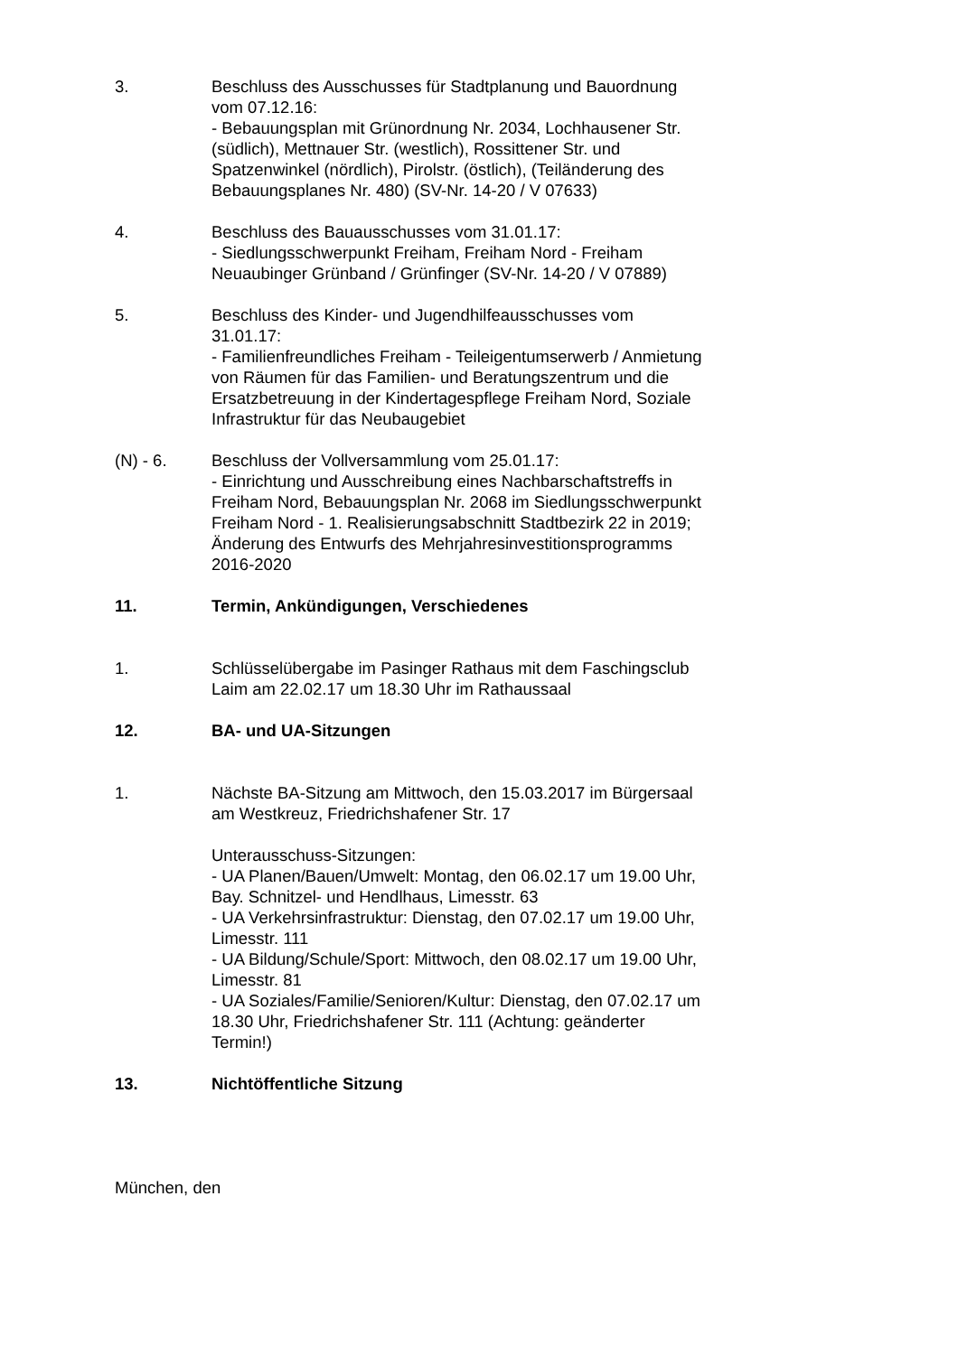3. Beschluss des Ausschusses für Stadtplanung und Bauordnung vom 07.12.16:
- Bebauungsplan mit Grünordnung Nr. 2034, Lochhausener Str. (südlich), Mettnauer Str. (westlich), Rossittener Str. und Spatzenwinkel (nördlich), Pirolstr. (östlich), (Teiländerung des Bebauungsplanes Nr. 480) (SV-Nr. 14-20 / V 07633)
4. Beschluss des Bauausschusses vom 31.01.17:
- Siedlungsschwerpunkt Freiham, Freiham Nord - Freiham Neuaubinger Grünband / Grünfinger (SV-Nr. 14-20 / V 07889)
5. Beschluss des Kinder- und Jugendhilfeausschusses vom 31.01.17:
- Familienfreundliches Freiham - Teileigentumserwerb / Anmietung von Räumen für das Familien- und Beratungszentrum und die Ersatzbetreuung in der Kindertagespflege Freiham Nord, Soziale Infrastruktur für das Neubaugebiet
(N) - 6. Beschluss der Vollversammlung vom 25.01.17:
- Einrichtung und Ausschreibung eines Nachbarschaftstreffs in Freiham Nord, Bebauungsplan Nr. 2068 im Siedlungsschwerpunkt Freiham Nord - 1. Realisierungsabschnitt Stadtbezirk 22 in 2019; Änderung des Entwurfs des Mehrjahresinvestitionsprogramms 2016-2020
11. Termin, Ankündigungen, Verschiedenes
1. Schlüsselübergabe im Pasinger Rathaus mit dem Faschingsclub Laim am 22.02.17 um 18.30 Uhr im Rathaussaal
12. BA- und UA-Sitzungen
1. Nächste BA-Sitzung am Mittwoch, den 15.03.2017 im Bürgersaal am Westkreuz, Friedrichshafener Str. 17
Unterausschuss-Sitzungen:
- UA Planen/Bauen/Umwelt: Montag, den 06.02.17 um 19.00 Uhr, Bay. Schnitzel- und Hendlhaus, Limesstr. 63
- UA Verkehrsinfrastruktur: Dienstag, den 07.02.17 um 19.00 Uhr, Limesstr. 111
- UA Bildung/Schule/Sport: Mittwoch, den 08.02.17 um 19.00 Uhr, Limesstr. 81
- UA Soziales/Familie/Senioren/Kultur: Dienstag, den 07.02.17 um 18.30 Uhr, Friedrichshafener Str. 111 (Achtung: geänderter Termin!)
13. Nichtöffentliche Sitzung
München, den